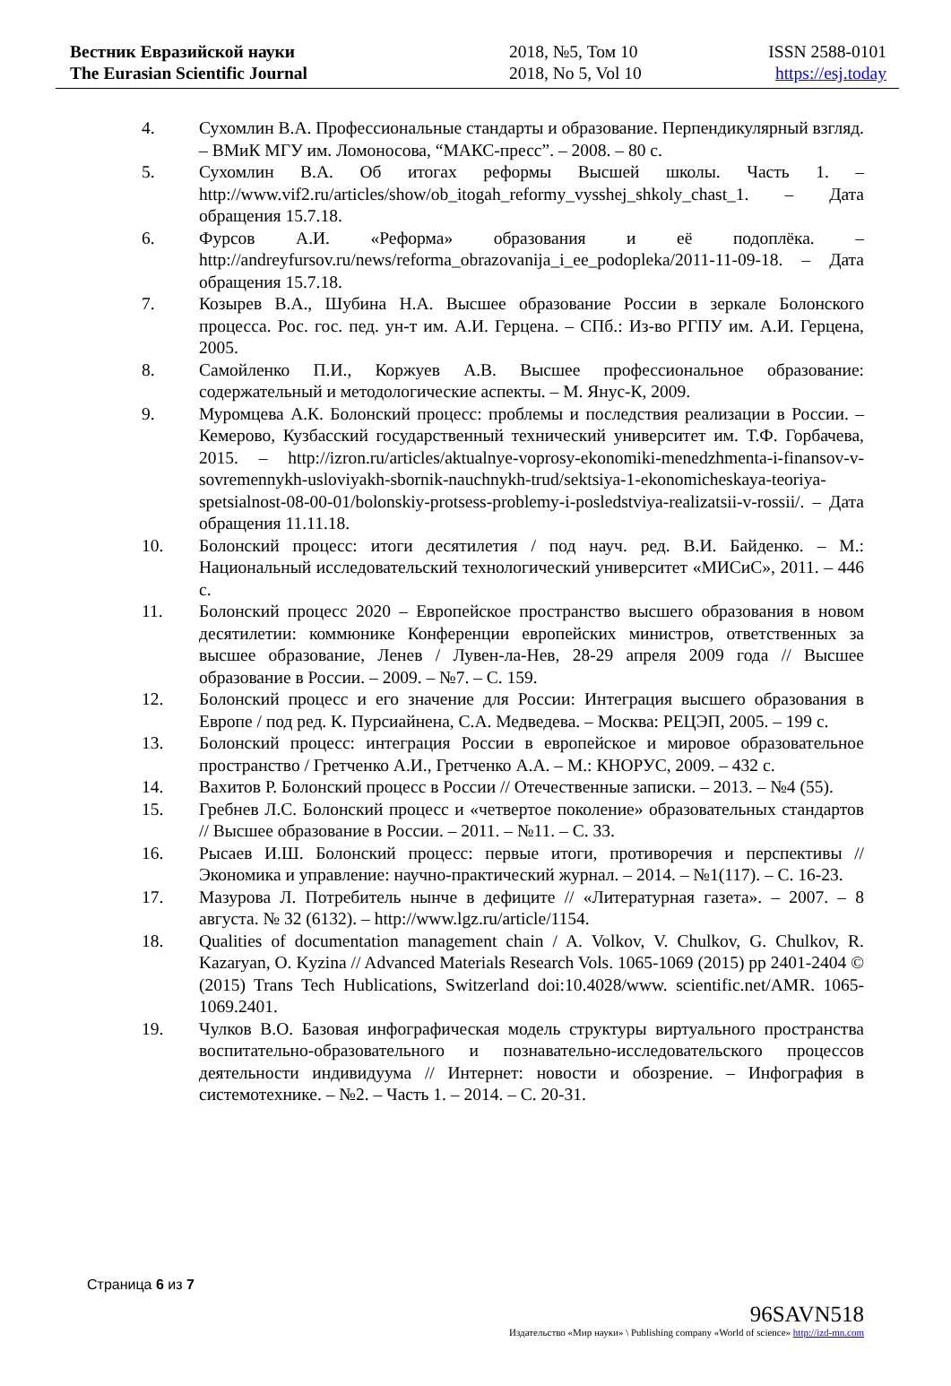Вестник Евразийской науки
The Eurasian Scientific Journal
2018, №5, Том 10
2018, No 5, Vol 10
ISSN 2588-0101
https://esj.today
4. Сухомлин В.А. Профессиональные стандарты и образование. Перпендикулярный взгляд. – ВМиК МГУ им. Ломоносова, “МАКС-пресс”. – 2008. – 80 с.
5. Сухомлин В.А. Об итогах реформы Высшей школы. Часть 1. – http://www.vif2.ru/articles/show/ob_itogah_reformy_vysshej_shkoly_chast_1. – Дата обращения 15.7.18.
6. Фурсов А.И. «Реформа» образования и её подоплёка. – http://andreyfursov.ru/news/reforma_obrazovanija_i_ee_podopleka/2011-11-09-18. – Дата обращения 15.7.18.
7. Козырев В.А., Шубина Н.А. Высшее образование России в зеркале Болонского процесса. Рос. гос. пед. ун-т им. А.И. Герцена. – СПб.: Из-во РГПУ им. А.И. Герцена, 2005.
8. Самойленко П.И., Коржуев А.В. Высшее профессиональное образование: содержательный и методологические аспекты. – М. Янус-К, 2009.
9. Муромцева А.К. Болонский процесс: проблемы и последствия реализации в России. – Кемерово, Кузбасский государственный технический университет им. Т.Ф. Горбачева, 2015. – http://izron.ru/articles/aktualnye-voprosy-ekonomiki-menedzhmenta-i-finansov-v-sovremennykh-usloviyakh-sbornik-nauchnykh-trud/sektsiya-1-ekonomicheskaya-teoriya-spetsialnost-08-00-01/bolonskiy-protsess-problemy-i-posledstviya-realizatsii-v-rossii/. – Дата обращения 11.11.18.
10. Болонский процесс: итоги десятилетия / под науч. ред. В.И. Байденко. – М.: Национальный исследовательский технологический университет «МИСиС», 2011. – 446 с.
11. Болонский процесс 2020 – Европейское пространство высшего образования в новом десятилетии: коммюнике Конференции европейских министров, ответственных за высшее образование, Ленев / Лувен-ла-Нев, 28-29 апреля 2009 года // Высшее образование в России. – 2009. – №7. – С. 159.
12. Болонский процесс и его значение для России: Интеграция высшего образования в Европе / под ред. К. Пурсиайнена, С.А. Медведева. – Москва: РЕЦЭП, 2005. – 199 с.
13. Болонский процесс: интеграция России в европейское и мировое образовательное пространство / Гретченко А.И., Гретченко А.А. – М.: КНОРУС, 2009. – 432 с.
14. Вахитов Р. Болонский процесс в России // Отечественные записки. – 2013. – №4 (55).
15. Гребнев Л.С. Болонский процесс и «четвертое поколение» образовательных стандартов // Высшее образование в России. – 2011. – №11. – С. 33.
16. Рысаев И.Ш. Болонский процесс: первые итоги, противоречия и перспективы // Экономика и управление: научно-практический журнал. – 2014. – №1(117). – С. 16-23.
17. Мазурова Л. Потребитель нынче в дефиците // «Литературная газета». – 2007. – 8 августа. № 32 (6132). – http://www.lgz.ru/article/1154.
18. Qualities of documentation management chain / A. Volkov, V. Chulkov, G. Chulkov, R. Kazaryan, O. Kyzina // Advanced Materials Research Vols. 1065-1069 (2015) pp 2401-2404 © (2015) Trans Tech Hublications, Switzerland doi:10.4028/www. scientific.net/AMR. 1065-1069.2401.
19. Чулков В.О. Базовая инфографическая модель структуры виртуального пространства воспитательно-образовательного и познавательно-исследовательского процессов деятельности индивидуума // Интернет: новости и обозрение. – Инфография в системотехнике. – №2. – Часть 1. – 2014. – С. 20-31.
Страница 6 из 7
96SAVN518
Издательство «Мир науки» \ Publishing company «World of science» http://izd-mn.com